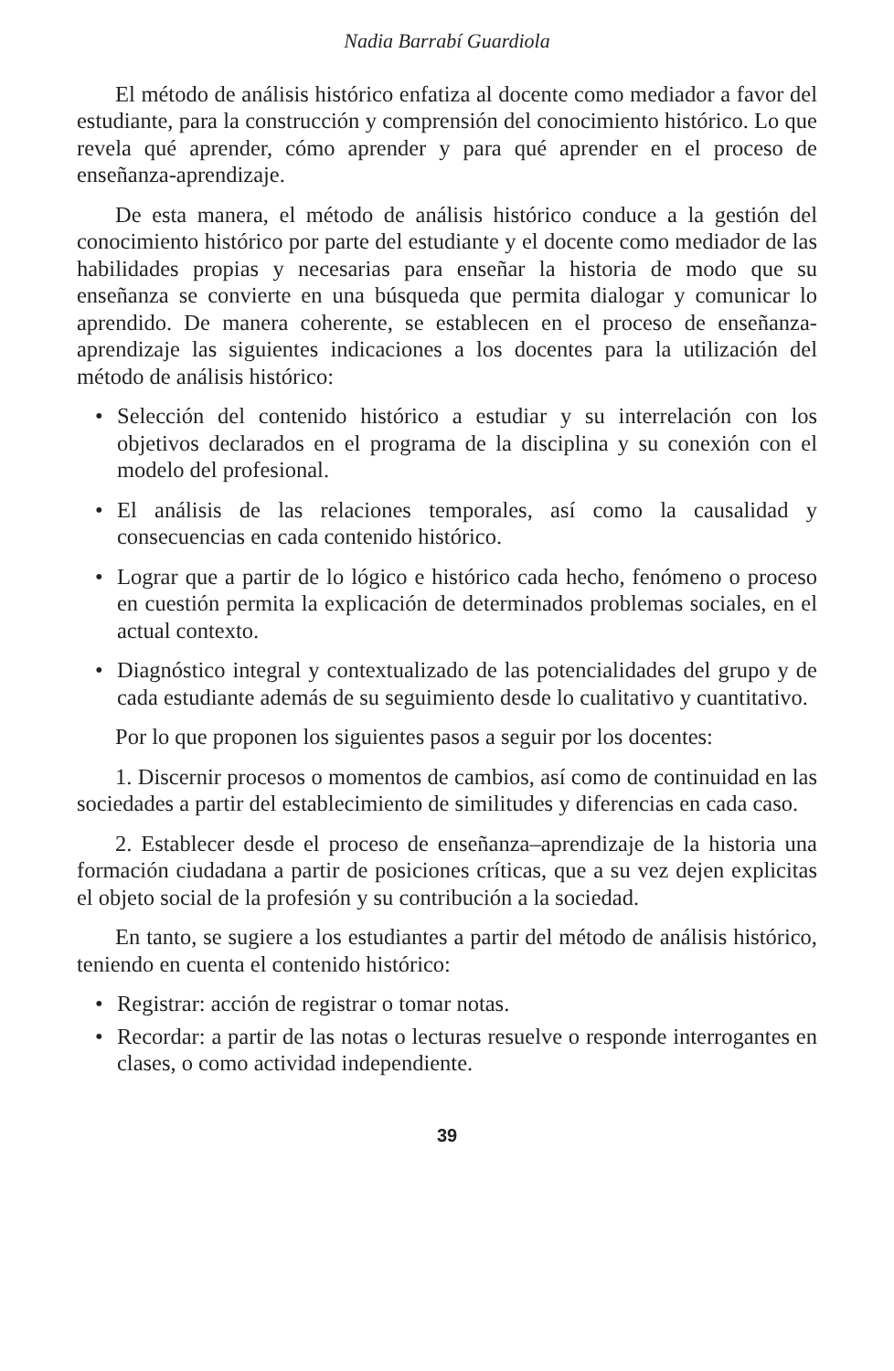Nadia Barrabí Guardiola
El método de análisis histórico enfatiza al docente como mediador a favor del estudiante, para la construcción y comprensión del conocimiento histórico. Lo que revela qué aprender, cómo aprender y para qué aprender en el proceso de enseñanza-aprendizaje.
De esta manera, el método de análisis histórico conduce a la gestión del conocimiento histórico por parte del estudiante y el docente como mediador de las habilidades propias y necesarias para enseñar la historia de modo que su enseñanza se convierte en una búsqueda que permita dialogar y comunicar lo aprendido. De manera coherente, se establecen en el proceso de enseñanza-aprendizaje las siguientes indicaciones a los docentes para la utilización del método de análisis histórico:
• Selección del contenido histórico a estudiar y su interrelación con los objetivos declarados en el programa de la disciplina y su conexión con el modelo del profesional.
• El análisis de las relaciones temporales, así como la causalidad y consecuencias en cada contenido histórico.
• Lograr que a partir de lo lógico e histórico cada hecho, fenómeno o proceso en cuestión permita la explicación de determinados problemas sociales, en el actual contexto.
• Diagnóstico integral y contextualizado de las potencialidades del grupo y de cada estudiante además de su seguimiento desde lo cualitativo y cuantitativo.
Por lo que proponen los siguientes pasos a seguir por los docentes:
1. Discernir procesos o momentos de cambios, así como de continuidad en las sociedades a partir del establecimiento de similitudes y diferencias en cada caso.
2. Establecer desde el proceso de enseñanza–aprendizaje de la historia una formación ciudadana a partir de posiciones críticas, que a su vez dejen explicitas el objeto social de la profesión y su contribución a la sociedad.
En tanto, se sugiere a los estudiantes a partir del método de análisis histórico, teniendo en cuenta el contenido histórico:
• Registrar: acción de registrar o tomar notas.
• Recordar: a partir de las notas o lecturas resuelve o responde interrogantes en clases, o como actividad independiente.
39